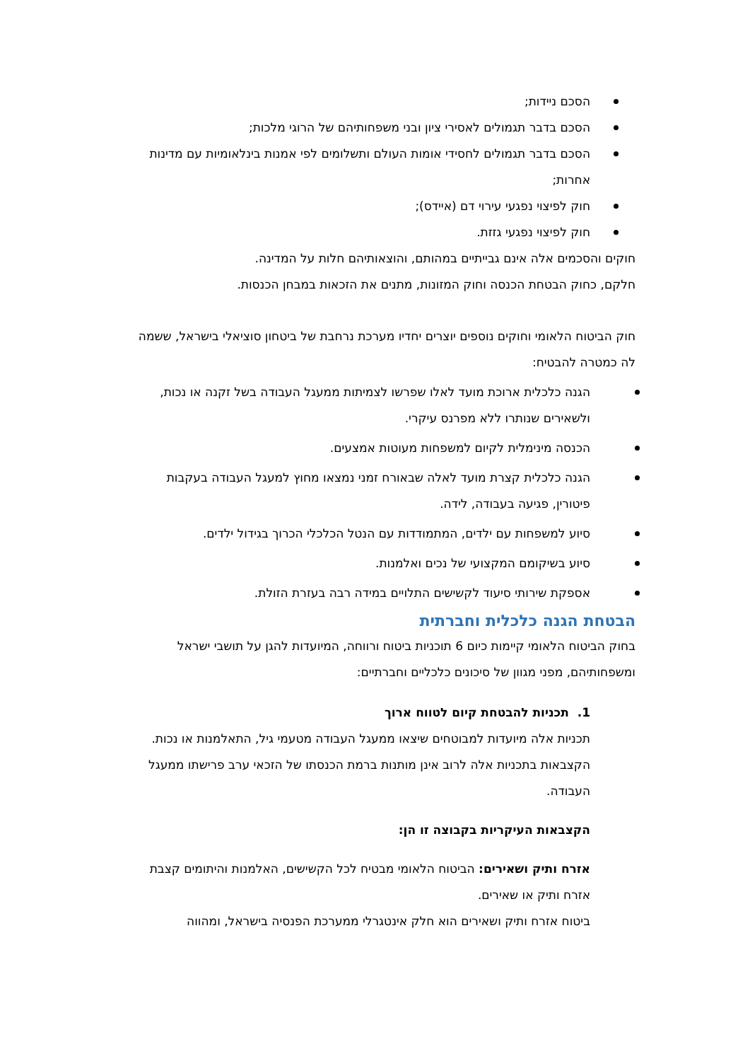הסכם ניידות;
הסכם בדבר תגמולים לאסירי ציון ובני משפחותיהם של הרוגי מלכות;
הסכם בדבר תגמולים לחסידי אומות העולם ותשלומים לפי אמנות בינלאומיות עם מדינות אחרות;
חוק לפיצוי נפגעי עירוי דם (איידס);
חוק לפיצוי נפגעי גזזת.
חוקים והסכמים אלה אינם גבייתיים במהותם, והוצאותיהם חלות על המדינה.
חלקם, כחוק הבטחת הכנסה וחוק המזונות, מתנים את הזכאות במבחן הכנסות.
חוק הביטוח הלאומי וחוקים נוספים יוצרים יחדיו מערכת נרחבת של ביטחון סוציאלי בישראל, ששמה לה כמטרה להבטיח:
הגנה כלכלית ארוכת מועד לאלו שפרשו לצמיתות ממעגל העבודה בשל זקנה או נכות, ולשאירים שנותרו ללא מפרנס עיקרי.
הכנסה מינימלית לקיום למשפחות מעוטות אמצעים.
הגנה כלכלית קצרת מועד לאלה שבאורח זמני נמצאו מחוץ למעגל העבודה בעקבות פיטורין, פגיעה בעבודה, לידה.
סיוע למשפחות עם ילדים, המתמודדות עם הנטל הכלכלי הכרוך בגידול ילדים.
סיוע בשיקומם המקצועי של נכים ואלמנות.
אספקת שירותי סיעוד לקשישים התלויים במידה רבה בעזרת הזולת.
הבטחת הגנה כלכלית וחברתית
בחוק הביטוח הלאומי קיימות כיום 6 תוכניות ביטוח ורווחה, המיועדות להגן על תושבי ישראל ומשפחותיהם, מפני מגוון של סיכונים כלכליים וחברתיים:
1. תכניות להבטחת קיום לטווח ארוך
תכניות אלה מיועדות למבוטחים שיצאו ממעגל העבודה מטעמי גיל, התאלמנות או נכות. הקצבאות בתכניות אלה לרוב אינן מותנות ברמת הכנסתו של הזכאי ערב פרישתו ממעגל העבודה.
הקצבאות העיקריות בקבוצה זו הן:
אזרח ותיק ושאירים: הביטוח הלאומי מבטיח לכל הקשישים, האלמנות והיתומים קצבת אזרח ותיק או שאירים.
ביטוח אזרח ותיק ושאירים הוא חלק אינטגרלי ממערכת הפנסיה בישראל, ומהווה